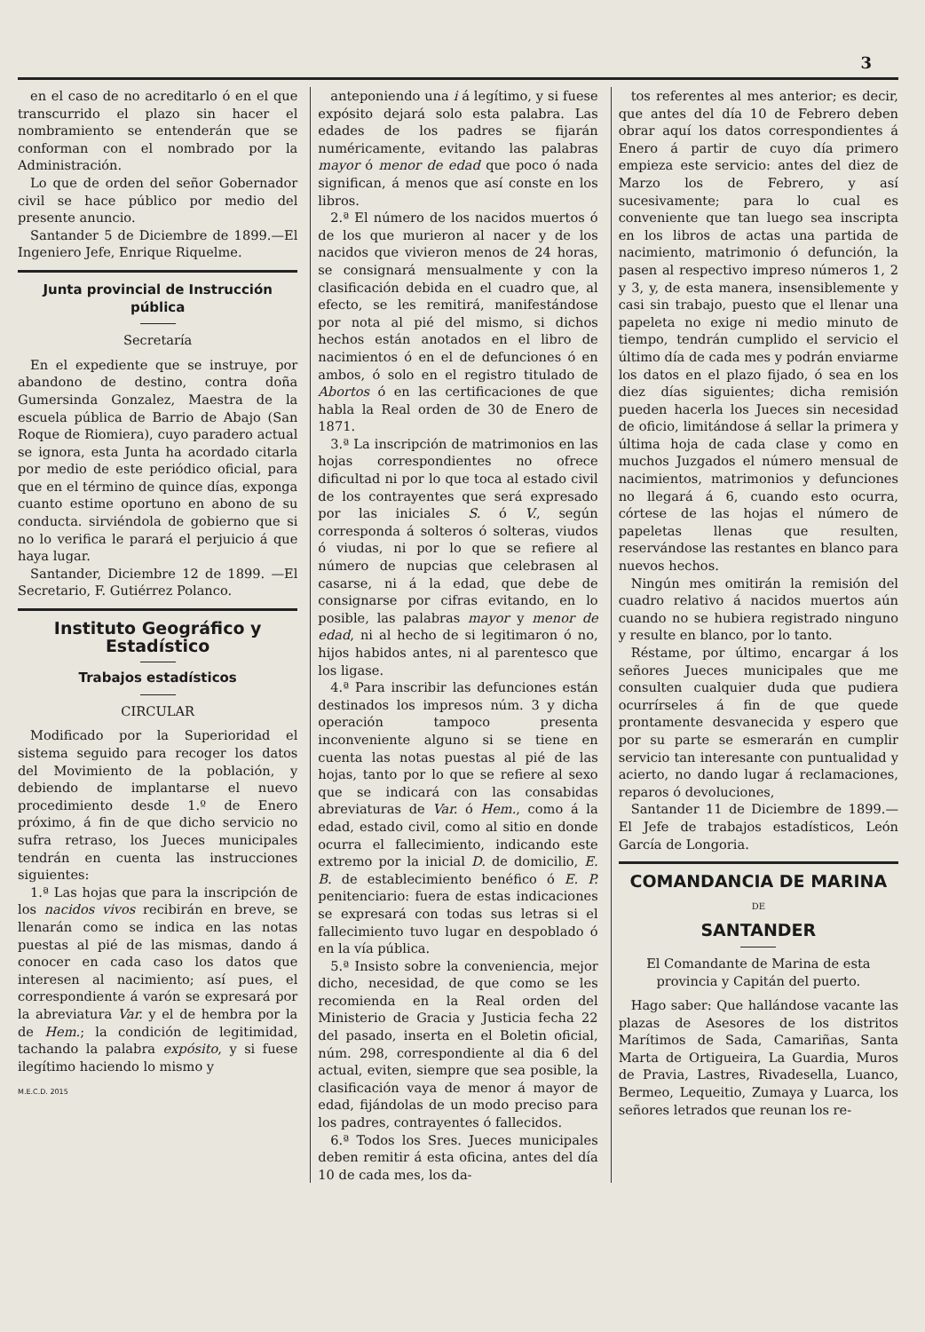3
en el caso de no acreditarlo ó en el que transcurrido el plazo sin hacer el nombramiento se entenderán que se conforman con el nombrado por la Administración.
Lo que de orden del señor Gobernador civil se hace público por medio del presente anuncio.
Santander 5 de Diciembre de 1899.—El Ingeniero Jefe, Enrique Riquelme.
Junta provincial de Instrucción pública
Secretaría
En el expediente que se instruye, por abandono de destino, contra doña Gumersinda Gonzalez, Maestra de la escuela pública de Barrio de Abajo (San Roque de Riomiera), cuyo paradero actual se ignora, esta Junta ha acordado citarla por medio de este periódico oficial, para que en el término de quince días, exponga cuanto estime oportuno en abono de su conducta. sirviéndola de gobierno que si no lo verifica le parará el perjuicio á que haya lugar.
Santander, Diciembre 12 de 1899. —El Secretario, F. Gutiérrez Polanco.
Instituto Geográfico y Estadístico
Trabajos estadísticos
CIRCULAR
Modificado por la Superioridad el sistema seguido para recoger los datos del Movimiento de la población, y debiendo de implantarse el nuevo procedimiento desde 1.º de Enero próximo, á fin de que dicho servicio no sufra retraso, los Jueces municipales tendrán en cuenta las instrucciones siguientes:
1.ª Las hojas que para la inscripción de los nacidos vivos recibirán en breve, se llenarán como se indica en las notas puestas al pié de las mismas, dando á conocer en cada caso los datos que interesen al nacimiento; así pues, el correspondiente á varón se expresará por la abreviatura Var. y el de hembra por la de Hem.; la condición de legitimidad, tachando la palabra expósito, y si fuese ilegítimo haciendo lo mismo y
M.E.C.D. 2015
anteponiendo una i á legítimo, y si fuese expósito dejará solo esta palabra. Las edades de los padres se fijarán numéricamente, evitando las palabras mayor ó menor de edad que poco ó nada significan, á menos que así conste en los libros.
2.ª El número de los nacidos muertos ó de los que murieron al nacer y de los nacidos que vivieron menos de 24 horas, se consignará mensualmente y con la clasificación debida en el cuadro que, al efecto, se les remitirá, manifestándose por nota al pié del mismo, si dichos hechos están anotados en el libro de nacimientos ó en el de defunciones ó en ambos, ó solo en el registro titulado de Abortos ó en las certificaciones de que habla la Real orden de 30 de Enero de 1871.
3.ª La inscripción de matrimonios en las hojas correspondientes no ofrece dificultad ni por lo que toca al estado civil de los contrayentes que será expresado por las iniciales S. ó V., según corresponda á solteros ó solteras, viudos ó viudas, ni por lo que se refiere al número de nupcias que celebrasen al casarse, ni á la edad, que debe de consignarse por cifras evitando, en lo posible, las palabras mayor y menor de edad, ni al hecho de si legitimaron ó no, hijos habidos antes, ni al parentesco que los ligase.
4.ª Para inscribir las defunciones están destinados los impresos núm. 3 y dicha operación tampoco presenta inconveniente alguno si se tiene en cuenta las notas puestas al pié de las hojas, tanto por lo que se refiere al sexo que se indicará con las consabidas abreviaturas de Var. ó Hem., como á la edad, estado civil, como al sitio en donde ocurra el fallecimiento, indicando este extremo por la inicial D. de domicilio, E. B. de establecimiento benéfico ó E. P. penitenciario: fuera de estas indicaciones se expresará con todas sus letras si el fallecimiento tuvo lugar en despoblado ó en la vía pública.
5.ª Insisto sobre la conveniencia, mejor dicho, necesidad, de que como se les recomienda en la Real orden del Ministerio de Gracia y Justicia fecha 22 del pasado, inserta en el Boletin oficial, núm. 298, correspondiente al dia 6 del actual, eviten, siempre que sea posible, la clasificación vaya de menor á mayor de edad, fijándolas de un modo preciso para los padres, contrayentes ó fallecidos.
6.ª Todos los Sres. Jueces municipales deben remitir á esta oficina, antes del día 10 de cada mes, los da-
tos referentes al mes anterior; es decir, que antes del día 10 de Febrero deben obrar aquí los datos correspondientes á Enero á partir de cuyo día primero empieza este servicio: antes del diez de Marzo los de Febrero, y así sucesivamente; para lo cual es conveniente que tan luego sea inscripta en los libros de actas una partida de nacimiento, matrimonio ó defunción, la pasen al respectivo impreso números 1, 2 y 3, y, de esta manera, insensiblemente y casi sin trabajo, puesto que el llenar una papeleta no exige ni medio minuto de tiempo, tendrán cumplido el servicio el último día de cada mes y podrán enviarme los datos en el plazo fijado, ó sea en los diez días siguientes; dicha remisión pueden hacerla los Jueces sin necesidad de oficio, limitándose á sellar la primera y última hoja de cada clase y como en muchos Juzgados el número mensual de nacimientos, matrimonios y defunciones no llegará á 6, cuando esto ocurra, córtese de las hojas el número de papeletas llenas que resulten, reservándose las restantes en blanco para nuevos hechos.
Ningún mes omitirán la remisión del cuadro relativo á nacidos muertos aún cuando no se hubiera registrado ninguno y resulte en blanco, por lo tanto.
Réstame, por último, encargar á los señores Jueces municipales que me consulten cualquier duda que pudiera ocurrírseles á fin de que quede prontamente desvanecida y espero que por su parte se esmerarán en cumplir servicio tan interesante con puntualidad y acierto, no dando lugar á reclamaciones, reparos ó devoluciones,
Santander 11 de Diciembre de 1899.—El Jefe de trabajos estadísticos, León García de Longoria.
COMANDANCIA DE MARINA
DE
SANTANDER
El Comandante de Marina de esta provincia y Capitán del puerto.
Hago saber: Que hallándose vacante las plazas de Asesores de los distritos Marítimos de Sada, Camariñas, Santa Marta de Ortigueira, La Guardia, Muros de Pravia, Lastres, Rivadesella, Luanco, Bermeo, Lequeitio, Zumaya y Luarca, los señores letrados que reunan los re-